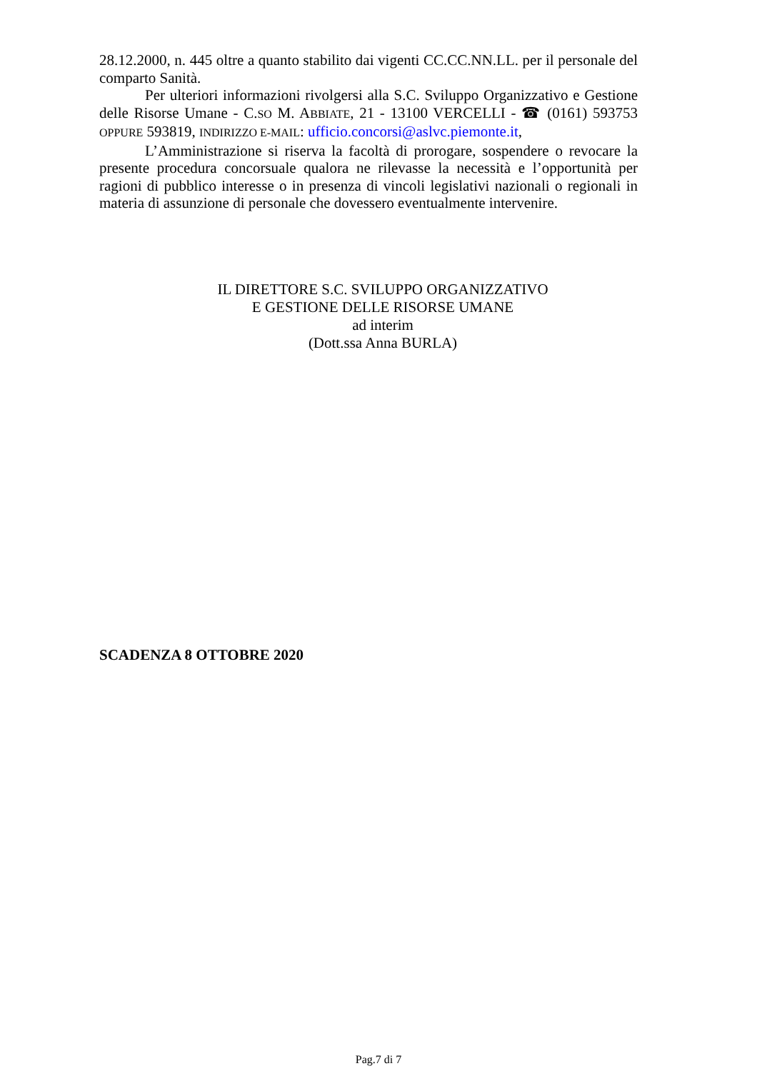28.12.2000, n. 445 oltre a quanto stabilito dai vigenti CC.CC.NN.LL. per il personale del comparto Sanità.
Per ulteriori informazioni rivolgersi alla S.C. Sviluppo Organizzativo e Gestione delle Risorse Umane - C.SO M. ABBIATE, 21 - 13100 VERCELLI - ☎ (0161) 593753 OPPURE 593819, INDIRIZZO E-MAIL: ufficio.concorsi@aslvc.piemonte.it,
L’Amministrazione si riserva la facoltà di prorogare, sospendere o revocare la presente procedura concorsuale qualora ne rilevasse la necessità e l’opportunità per ragioni di pubblico interesse o in presenza di vincoli legislativi nazionali o regionali in materia di assunzione di personale che dovessero eventualmente intervenire.
IL DIRETTORE S.C. SVILUPPO ORGANIZZATIVO
E GESTIONE DELLE RISORSE UMANE
ad interim
(Dott.ssa Anna BURLA)
SCADENZA 8 OTTOBRE 2020
Pag.7 di 7